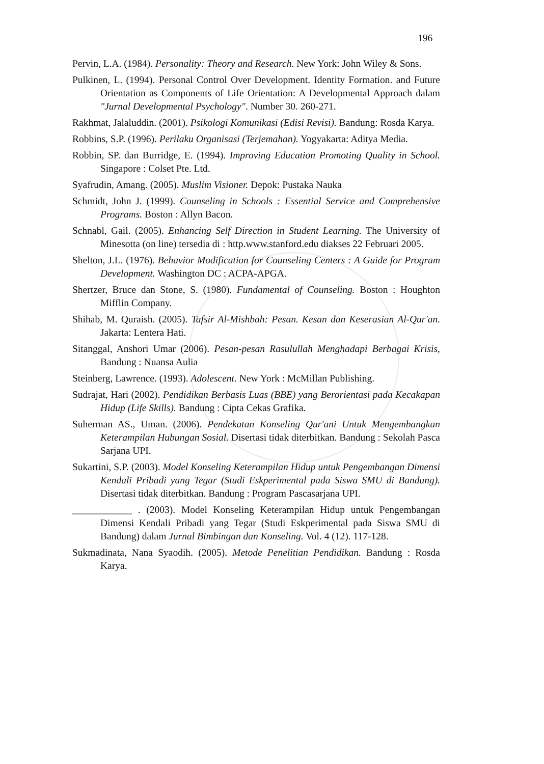196
Pervin, L.A. (1984). Personality: Theory and Research. New York: John Wiley & Sons.
Pulkinen, L. (1994). Personal Control Over Development. Identity Formation. and Future Orientation as Components of Life Orientation: A Developmental Approach dalam "Jurnal Developmental Psychology". Number 30. 260-271.
Rakhmat, Jalaluddin. (2001). Psikologi Komunikasi (Edisi Revisi). Bandung: Rosda Karya.
Robbins, S.P. (1996). Perilaku Organisasi (Terjemahan). Yogyakarta: Aditya Media.
Robbin, SP. dan Burridge, E. (1994). Improving Education Promoting Quality in School. Singapore : Colset Pte. Ltd.
Syafrudin, Amang. (2005). Muslim Visioner. Depok: Pustaka Nauka
Schmidt, John J. (1999). Counseling in Schools : Essential Service and Comprehensive Programs. Boston : Allyn Bacon.
Schnabl, Gail. (2005). Enhancing Self Direction in Student Learning. The University of Minesotta (on line) tersedia di : http.www.stanford.edu diakses 22 Februari 2005.
Shelton, J.L. (1976). Behavior Modification for Counseling Centers : A Guide for Program Development. Washington DC : ACPA-APGA.
Shertzer, Bruce dan Stone, S. (1980). Fundamental of Counseling. Boston : Houghton Mifflin Company.
Shihab, M. Quraish. (2005). Tafsir Al-Mishbah: Pesan. Kesan dan Keserasian Al-Qur'an. Jakarta: Lentera Hati.
Sitanggal, Anshori Umar (2006). Pesan-pesan Rasulullah Menghadapi Berbagai Krisis, Bandung : Nuansa Aulia
Steinberg, Lawrence. (1993). Adolescent. New York : McMillan Publishing.
Sudrajat, Hari (2002). Pendidikan Berbasis Luas (BBE) yang Berorientasi pada Kecakapan Hidup (Life Skills). Bandung : Cipta Cekas Grafika.
Suherman AS., Uman. (2006). Pendekatan Konseling Qur'ani Untuk Mengembangkan Keterampilan Hubungan Sosial. Disertasi tidak diterbitkan. Bandung : Sekolah Pasca Sarjana UPI.
Sukartini, S.P. (2003). Model Konseling Keterampilan Hidup untuk Pengembangan Dimensi Kendali Pribadi yang Tegar (Studi Eskperimental pada Siswa SMU di Bandung). Disertasi tidak diterbitkan. Bandung : Program Pascasarjana UPI.
____________ . (2003). Model Konseling Keterampilan Hidup untuk Pengembangan Dimensi Kendali Pribadi yang Tegar (Studi Eskperimental pada Siswa SMU di Bandung) dalam Jurnal Bimbingan dan Konseling. Vol. 4 (12). 117-128.
Sukmadinata, Nana Syaodih. (2005). Metode Penelitian Pendidikan. Bandung : Rosda Karya.